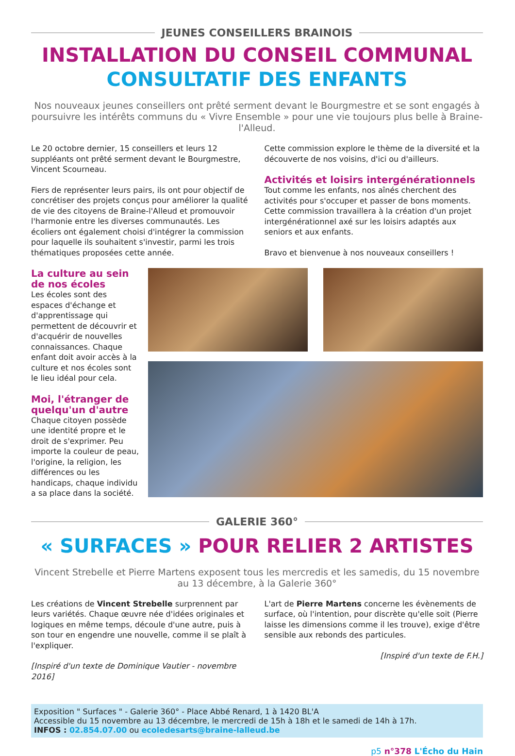JEUNES CONSEILLERS BRAINOIS
INSTALLATION DU CONSEIL COMMUNAL
CONSULTATIF DES ENFANTS
Nos nouveaux jeunes conseillers ont prêté serment devant le Bourgmestre et se sont engagés à poursuivre les intérêts communs du « Vivre Ensemble » pour une vie toujours plus belle à Braine-l'Alleud.
Le 20 octobre dernier, 15 conseillers et leurs 12 suppléants ont prêté serment devant le Bourgmestre, Vincent Scourneau.
Fiers de représenter leurs pairs, ils ont pour objectif de concrétiser des projets conçus pour améliorer la qualité de vie des citoyens de Braine-l'Alleud et promouvoir l'harmonie entre les diverses communautés. Les écoliers ont également choisi d'intégrer la commission pour laquelle ils souhaitent s'investir, parmi les trois thématiques proposées cette année.
Cette commission explore le thème de la diversité et la découverte de nos voisins, d'ici ou d'ailleurs.
Activités et loisirs intergénérationnels
Tout comme les enfants, nos aînés cherchent des activités pour s'occuper et passer de bons moments. Cette commission travaillera à la création d'un projet intergénérationnel axé sur les loisirs adaptés aux seniors et aux enfants.
Bravo et bienvenue à nos nouveaux conseillers !
La culture au sein de nos écoles
Les écoles sont des espaces d'échange et d'apprentissage qui permettent de découvrir et d'acquérir de nouvelles connaissances. Chaque enfant doit avoir accès à la culture et nos écoles sont le lieu idéal pour cela.
Moi, l'étranger de quelqu'un d'autre
Chaque citoyen possède une identité propre et le droit de s'exprimer. Peu importe la couleur de peau, l'origine, la religion, les différences ou les handicaps, chaque individu a sa place dans la société.
GALERIE 360°
« SURFACES » POUR RELIER 2 ARTISTES
Vincent Strebelle et Pierre Martens exposent tous les mercredis et les samedis, du 15 novembre au 13 décembre, à la Galerie 360°
Les créations de Vincent Strebelle surprennent par leurs variétés. Chaque œuvre née d'idées originales et logiques en même temps, découle d'une autre, puis à son tour en engendre une nouvelle, comme il se plaît à l'expliquer.
[Inspiré d'un texte de Dominique Vautier - novembre 2016]
L'art de Pierre Martens concerne les évènements de surface, où l'intention, pour discrète qu'elle soit (Pierre laisse les dimensions comme il les trouve), exige d'être sensible aux rebonds des particules.
[Inspiré d'un texte de F.H.]
Exposition " Surfaces " - Galerie 360° - Place Abbé Renard, 1 à 1420 BL'A
Accessible du 15 novembre au 13 décembre, le mercredi de 15h à 18h et le samedi de 14h à 17h.
INFOS : 02.854.07.00 ou ecoledesarts@braine-lalleud.be
p5 n°378 L'Écho du Hain